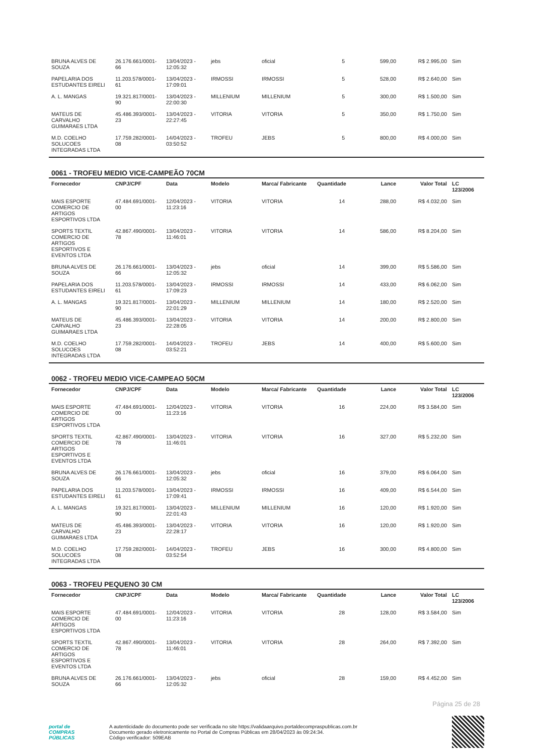| BRUNA ALVES DE SOUZA | 26.176.661/0001-66 | 13/04/2023 - 12:05:32 | jebs | oficial | 5 | 599,00 | R$ 2.995,00 | Sim |
| PAPELARIA DOS ESTUDANTES EIRELI | 11.203.578/0001-61 | 13/04/2023 - 17:09:01 | IRMOSSI | IRMOSSI | 5 | 528,00 | R$ 2.640,00 | Sim |
| A. L. MANGAS | 19.321.817/0001-90 | 13/04/2023 - 22:00:30 | MILLENIUM | MILLENIUM | 5 | 300,00 | R$ 1.500,00 | Sim |
| MATEUS DE CARVALHO GUIMARAES LTDA | 45.486.393/0001-23 | 13/04/2023 - 22:27:45 | VITORIA | VITORIA | 5 | 350,00 | R$ 1.750,00 | Sim |
| M.D. COELHO SOLUCOES INTEGRADAS LTDA | 17.759.282/0001-08 | 14/04/2023 - 03:50:52 | TROFEU | JEBS | 5 | 800,00 | R$ 4.000,00 | Sim |
0061 - TROFEU MEDIO VICE-CAMPEÃO 70CM
| Fornecedor | CNPJ/CPF | Data | Modelo | Marca/ Fabricante | Quantidade | Lance | Valor Total | LC 123/2006 |
| --- | --- | --- | --- | --- | --- | --- | --- | --- |
| MAIS ESPORTE COMERCIO DE ARTIGOS ESPORTIVOS LTDA | 47.484.691/0001-00 | 12/04/2023 - 11:23:16 | VITORIA | VITORIA | 14 | 288,00 | R$ 4.032,00 | Sim |
| SPORTS TEXTIL COMERCIO DE ARTIGOS ESPORTIVOS E EVENTOS LTDA | 42.867.490/0001-78 | 13/04/2023 - 11:46:01 | VITORIA | VITORIA | 14 | 586,00 | R$ 8.204,00 | Sim |
| BRUNA ALVES DE SOUZA | 26.176.661/0001-66 | 13/04/2023 - 12:05:32 | jebs | oficial | 14 | 399,00 | R$ 5.586,00 | Sim |
| PAPELARIA DOS ESTUDANTES EIRELI | 11.203.578/0001-61 | 13/04/2023 - 17:09:23 | IRMOSSI | IRMOSSI | 14 | 433,00 | R$ 6.062,00 | Sim |
| A. L. MANGAS | 19.321.817/0001-90 | 13/04/2023 - 22:01:29 | MILLENIUM | MILLENIUM | 14 | 180,00 | R$ 2.520,00 | Sim |
| MATEUS DE CARVALHO GUIMARAES LTDA | 45.486.393/0001-23 | 13/04/2023 - 22:28:05 | VITORIA | VITORIA | 14 | 200,00 | R$ 2.800,00 | Sim |
| M.D. COELHO SOLUCOES INTEGRADAS LTDA | 17.759.282/0001-08 | 14/04/2023 - 03:52:21 | TROFEU | JEBS | 14 | 400,00 | R$ 5.600,00 | Sim |
0062 - TROFEU MEDIO VICE-CAMPEAO 50CM
| Fornecedor | CNPJ/CPF | Data | Modelo | Marca/ Fabricante | Quantidade | Lance | Valor Total | LC 123/2006 |
| --- | --- | --- | --- | --- | --- | --- | --- | --- |
| MAIS ESPORTE COMERCIO DE ARTIGOS ESPORTIVOS LTDA | 47.484.691/0001-00 | 12/04/2023 - 11:23:16 | VITORIA | VITORIA | 16 | 224,00 | R$ 3.584,00 | Sim |
| SPORTS TEXTIL COMERCIO DE ARTIGOS ESPORTIVOS E EVENTOS LTDA | 42.867.490/0001-78 | 13/04/2023 - 11:46:01 | VITORIA | VITORIA | 16 | 327,00 | R$ 5.232,00 | Sim |
| BRUNA ALVES DE SOUZA | 26.176.661/0001-66 | 13/04/2023 - 12:05:32 | jebs | oficial | 16 | 379,00 | R$ 6.064,00 | Sim |
| PAPELARIA DOS ESTUDANTES EIRELI | 11.203.578/0001-61 | 13/04/2023 - 17:09:41 | IRMOSSI | IRMOSSI | 16 | 409,00 | R$ 6.544,00 | Sim |
| A. L. MANGAS | 19.321.817/0001-90 | 13/04/2023 - 22:01:43 | MILLENIUM | MILLENIUM | 16 | 120,00 | R$ 1.920,00 | Sim |
| MATEUS DE CARVALHO GUIMARAES LTDA | 45.486.393/0001-23 | 13/04/2023 - 22:28:17 | VITORIA | VITORIA | 16 | 120,00 | R$ 1.920,00 | Sim |
| M.D. COELHO SOLUCOES INTEGRADAS LTDA | 17.759.282/0001-08 | 14/04/2023 - 03:52:54 | TROFEU | JEBS | 16 | 300,00 | R$ 4.800,00 | Sim |
0063 - TROFEU PEQUENO 30 CM
| Fornecedor | CNPJ/CPF | Data | Modelo | Marca/ Fabricante | Quantidade | Lance | Valor Total | LC 123/2006 |
| --- | --- | --- | --- | --- | --- | --- | --- | --- |
| MAIS ESPORTE COMERCIO DE ARTIGOS ESPORTIVOS LTDA | 47.484.691/0001-00 | 12/04/2023 - 11:23:16 | VITORIA | VITORIA | 28 | 128,00 | R$ 3.584,00 | Sim |
| SPORTS TEXTIL COMERCIO DE ARTIGOS ESPORTIVOS E EVENTOS LTDA | 42.867.490/0001-78 | 13/04/2023 - 11:46:01 | VITORIA | VITORIA | 28 | 264,00 | R$ 7.392,00 | Sim |
| BRUNA ALVES DE SOUZA | 26.176.661/0001-66 | 13/04/2023 - 12:05:32 | jebs | oficial | 28 | 159,00 | R$ 4.452,00 | Sim |
Página 25 de 28
portal de
COMPRAS
PÚBLICAS
A autenticidade do documento pode ser verificada no site https://validaarquivo.portaldecompraspublicas.com.br
Documento gerado eletronicamente no Portal de Compras Públicas em 28/04/2023 às 09:24:34.
Código verificador: 509EAB